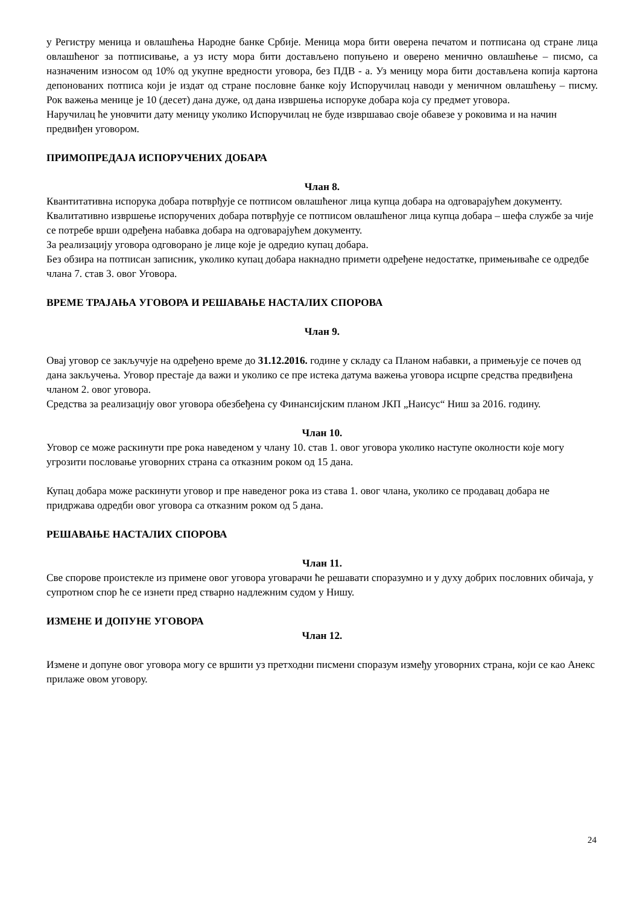у Регистру меница и овлашћења Народне банке Србије. Меница мора бити оверена печатом и потписана од стране лица овлашћеног за потписивање, а уз исту мора бити достављено попуњено и оверено менично овлашћење – писмо, са назначеним износом од 10% од укупне вредности уговора, без ПДВ - а. Уз меницу мора бити достављена копија картона депонованих потписа који је издат од стране пословне банке коју Испоручилац наводи у меничном овлашћењу – писму. Рок важења менице је 10 (десет) дана дуже, од дана извршења испоруке добара која су предмет уговора.
Наручилац ће уновчити дату меницу уколико Испоручилац не буде извршавао своје обавезе у роковима и на начин предвиђен уговором.
ПРИМОПРЕДАЈА ИСПОРУЧЕНИХ ДОБАРА
Члан 8.
Квантитативна испорука добара потврђује се потписом овлашћеног лица купца добара на одговарајућем документу.
Квалитативно извршење испоручених добара потврђује се потписом овлашћеног лица купца добара – шефа службе за чије се потребе врши одређена набавка добара на одговарајућем документу.
За реализацију уговора одговорано је лице које је одредио купац добара.
Без обзира на потписан записник, уколико купац добара накнадно примети одређене недостатке, примењиваће се одредбе члана 7. став 3. овог Уговора.
ВРЕМЕ ТРАЈАЊА УГОВОРА И РЕШАВАЊЕ НАСТАЛИХ СПОРОВА
Члан 9.
Овај уговор се закључује на одређено време до 31.12.2016. године у складу са Планом набавки, а примењује се почев од дана закључења. Уговор престаје да важи и уколико се пре истека датума важења уговора исцрпе средства предвиђена чланом 2. овог уговора.
Средства за реализацију овог уговора обезбеђена су Финансијским планом ЈКП „Наисус“ Ниш за 2016. годину.
Члан 10.
Уговор се може раскинути пре рока наведеном у члану 10. став 1. овог уговора уколико наступе околности које могу угрозити пословање уговорних страна са отказним роком од 15 дана.
Купац добара може раскинути уговор и пре наведеног рока из става 1. овог члана, уколико се продавац добара не придржава одредби овог уговора са отказним роком од 5 дана.
РЕШАВАЊЕ НАСТАЛИХ СПОРОВА
Члан 11.
Све спорове проистекле из примене овог уговора уговарачи ће решавати споразумно и у духу добрих пословних обичаја, у супротном спор ће се изнети пред стварно надлежним судом у Нишу.
ИЗМЕНЕ И ДОПУНЕ УГОВОРА
Члан 12.
Измене и допуне овог уговора могу се вршити уз претходни писмени споразум између уговорних страна, који се као Анекс прилаже овом уговору.
24